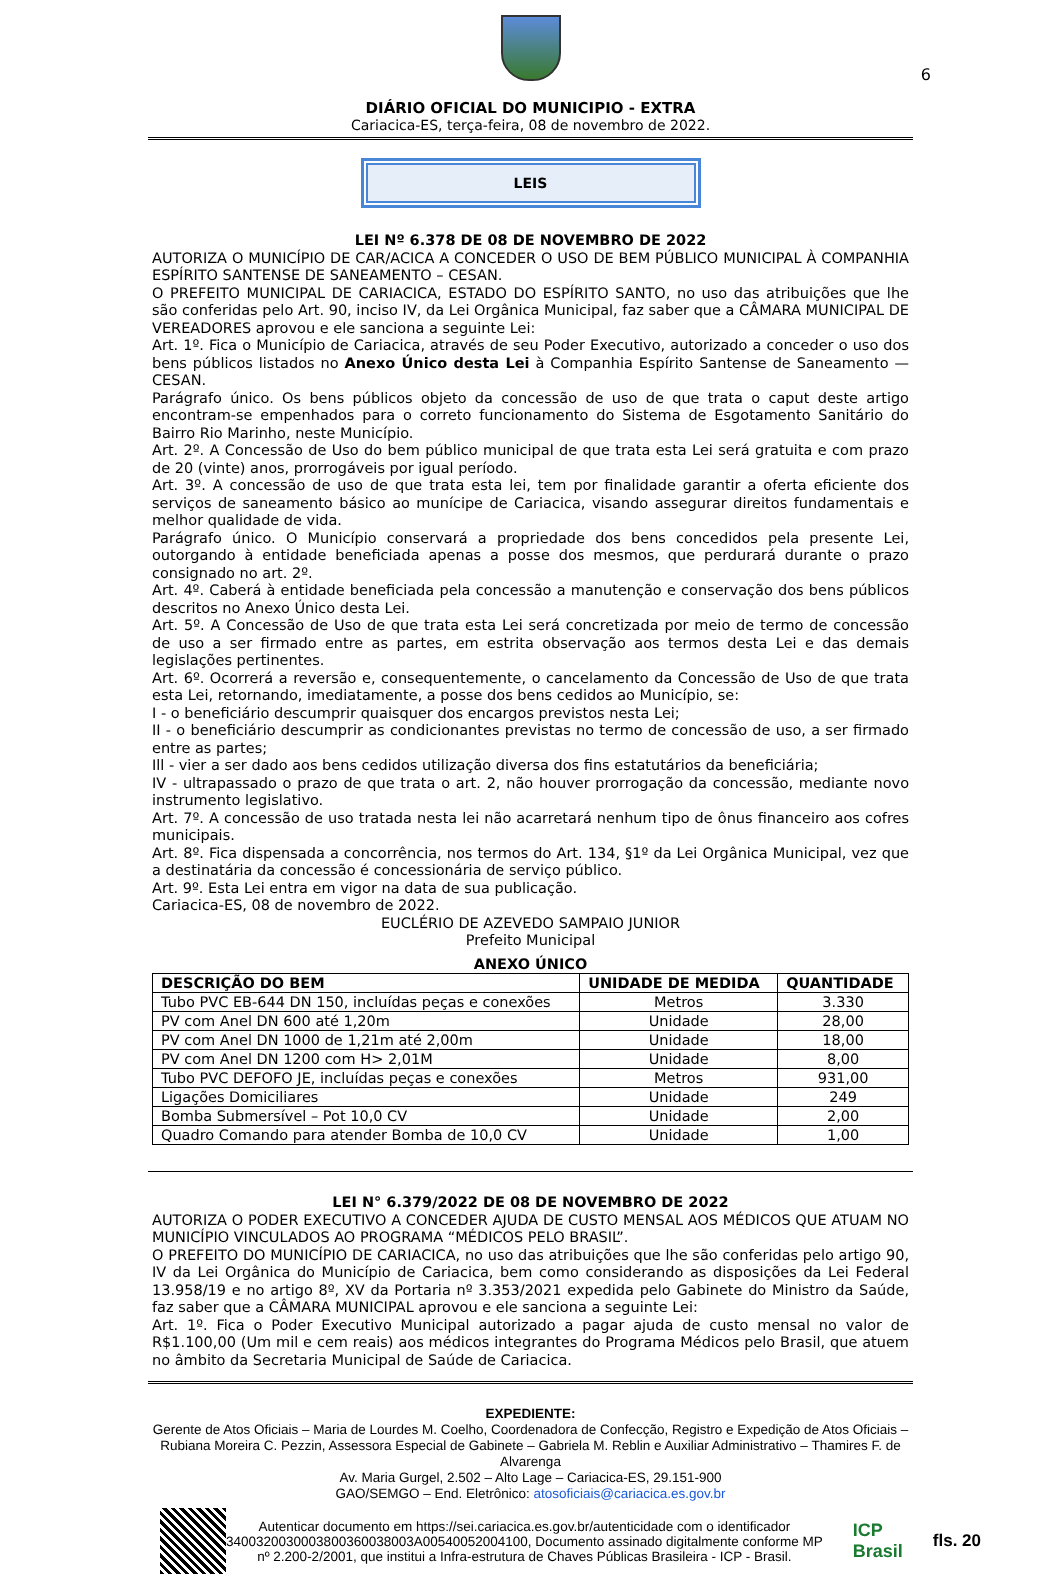6
DIÁRIO OFICIAL DO MUNICIPIO - EXTRA
Cariacica-ES, terça-feira, 08 de novembro de 2022.
LEIS
LEI Nº 6.378 DE 08 DE NOVEMBRO DE 2022
AUTORIZA O MUNICÍPIO DE CAR/ACICA A CONCEDER O USO DE BEM PÚBLICO MUNICIPAL À COMPANHIA ESPÍRITO SANTENSE DE SANEAMENTO – CESAN.
O PREFEITO MUNICIPAL DE CARIACICA, ESTADO DO ESPÍRITO SANTO, no uso das atribuições que lhe são conferidas pelo Art. 90, inciso IV, da Lei Orgânica Municipal, faz saber que a CÂMARA MUNICIPAL DE VEREADORES aprovou e ele sanciona a seguinte Lei:
Art. 1º. Fica o Município de Cariacica, através de seu Poder Executivo, autorizado a conceder o uso dos bens públicos listados no Anexo Único desta Lei à Companhia Espírito Santense de Saneamento — CESAN.
Parágrafo único. Os bens públicos objeto da concessão de uso de que trata o caput deste artigo encontram-se empenhados para o correto funcionamento do Sistema de Esgotamento Sanitário do Bairro Rio Marinho, neste Município.
Art. 2º. A Concessão de Uso do bem público municipal de que trata esta Lei será gratuita e com prazo de 20 (vinte) anos, prorrogáveis por igual período.
Art. 3º. A concessão de uso de que trata esta lei, tem por finalidade garantir a oferta eficiente dos serviços de saneamento básico ao munícipe de Cariacica, visando assegurar direitos fundamentais e melhor qualidade de vida.
Parágrafo único. O Município conservará a propriedade dos bens concedidos pela presente Lei, outorgando à entidade beneficiada apenas a posse dos mesmos, que perdurará durante o prazo consignado no art. 2º.
Art. 4º. Caberá à entidade beneficiada pela concessão a manutenção e conservação dos bens públicos descritos no Anexo Único desta Lei.
Art. 5º. A Concessão de Uso de que trata esta Lei será concretizada por meio de termo de concessão de uso a ser firmado entre as partes, em estrita observação aos termos desta Lei e das demais legislações pertinentes.
Art. 6º. Ocorrerá a reversão e, consequentemente, o cancelamento da Concessão de Uso de que trata esta Lei, retornando, imediatamente, a posse dos bens cedidos ao Município, se:
I - o beneficiário descumprir quaisquer dos encargos previstos nesta Lei;
II - o beneficiário descumprir as condicionantes previstas no termo de concessão de uso, a ser firmado entre as partes;
Ill - vier a ser dado aos bens cedidos utilização diversa dos fins estatutários da beneficiária;
IV - ultrapassado o prazo de que trata o art. 2, não houver prorrogação da concessão, mediante novo instrumento legislativo.
Art. 7º. A concessão de uso tratada nesta lei não acarretará nenhum tipo de ônus financeiro aos cofres municipais.
Art. 8º. Fica dispensada a concorrência, nos termos do Art. 134, §1º da Lei Orgânica Municipal, vez que a destinatária da concessão é concessionária de serviço público.
Art. 9º. Esta Lei entra em vigor na data de sua publicação.
Cariacica-ES, 08 de novembro de 2022.
EUCLÉRIO DE AZEVEDO SAMPAIO JUNIOR
Prefeito Municipal
ANEXO ÚNICO
| DESCRIÇÃO DO BEM | UNIDADE DE MEDIDA | QUANTIDADE |
| --- | --- | --- |
| Tubo PVC EB-644 DN 150, incluídas peças e conexões | Metros | 3.330 |
| PV com Anel DN 600 até 1,20m | Unidade | 28,00 |
| PV com Anel DN 1000 de 1,21m até 2,00m | Unidade | 18,00 |
| PV com Anel DN 1200 com H> 2,01M | Unidade | 8,00 |
| Tubo PVC DEFOFO JE, incluídas peças e conexões | Metros | 931,00 |
| Ligações Domiciliares | Unidade | 249 |
| Bomba Submersível – Pot 10,0 CV | Unidade | 2,00 |
| Quadro Comando para atender Bomba de 10,0 CV | Unidade | 1,00 |
LEI N° 6.379/2022 DE 08 DE NOVEMBRO DE 2022
AUTORIZA O PODER EXECUTIVO A CONCEDER AJUDA DE CUSTO MENSAL AOS MÉDICOS QUE ATUAM NO MUNICÍPIO VINCULADOS AO PROGRAMA “MÉDICOS PELO BRASIL”.
O PREFEITO DO MUNICÍPIO DE CARIACICA, no uso das atribuições que lhe são conferidas pelo artigo 90, IV da Lei Orgânica do Município de Cariacica, bem como considerando as disposições da Lei Federal 13.958/19 e no artigo 8º, XV da Portaria nº 3.353/2021 expedida pelo Gabinete do Ministro da Saúde, faz saber que a CÂMARA MUNICIPAL aprovou e ele sanciona a seguinte Lei:
Art. 1º. Fica o Poder Executivo Municipal autorizado a pagar ajuda de custo mensal no valor de R$1.100,00 (Um mil e cem reais) aos médicos integrantes do Programa Médicos pelo Brasil, que atuem no âmbito da Secretaria Municipal de Saúde de Cariacica.
EXPEDIENTE:
Gerente de Atos Oficiais – Maria de Lourdes M. Coelho, Coordenadora de Confecção, Registro e Expedição de Atos Oficiais – Rubiana Moreira C. Pezzin, Assessora Especial de Gabinete – Gabriela M. Reblin e Auxiliar Administrativo – Thamires F. de Alvarenga
Av. Maria Gurgel, 2.502 – Alto Lage – Cariacica-ES, 29.151-900
GAO/SEMGO – End. Eletrônico: atosoficiais@cariacica.es.gov.br
Autenticar documento em https://sei.cariacica.es.gov.br/autenticidade com o identificador 3400320030003800360038003A00540052004100, Documento assinado digitalmente conforme MP nº 2.200-2/2001, que institui a Infra-estrutura de Chaves Públicas Brasileira - ICP - Brasil.
ICP
Brasil
fls. 20